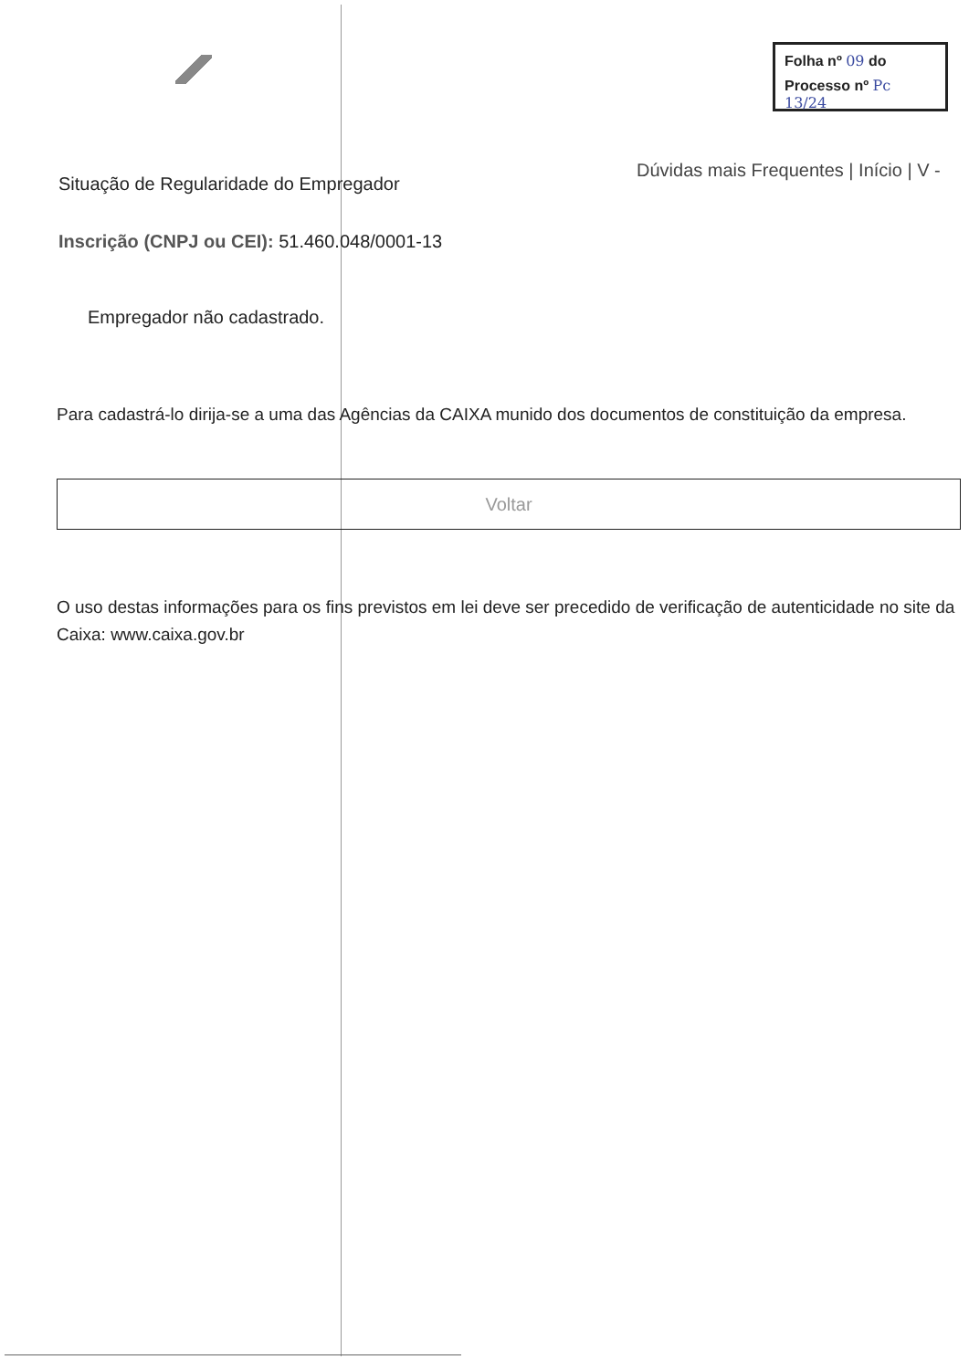Folha nº 09 do
Processo nº Pc 13/24
Dúvidas mais Frequentes | Início | V -
Situação de Regularidade do Empregador
Inscrição (CNPJ ou CEI): 51.460.048/0001-13
Empregador não cadastrado.
Para cadastrá-lo dirija-se a uma das Agências da CAIXA munido dos documentos de constituição da empresa.
Voltar
O uso destas informações para os fins previstos em lei deve ser precedido de verificação de autenticidade no site da Caixa: www.caixa.gov.br